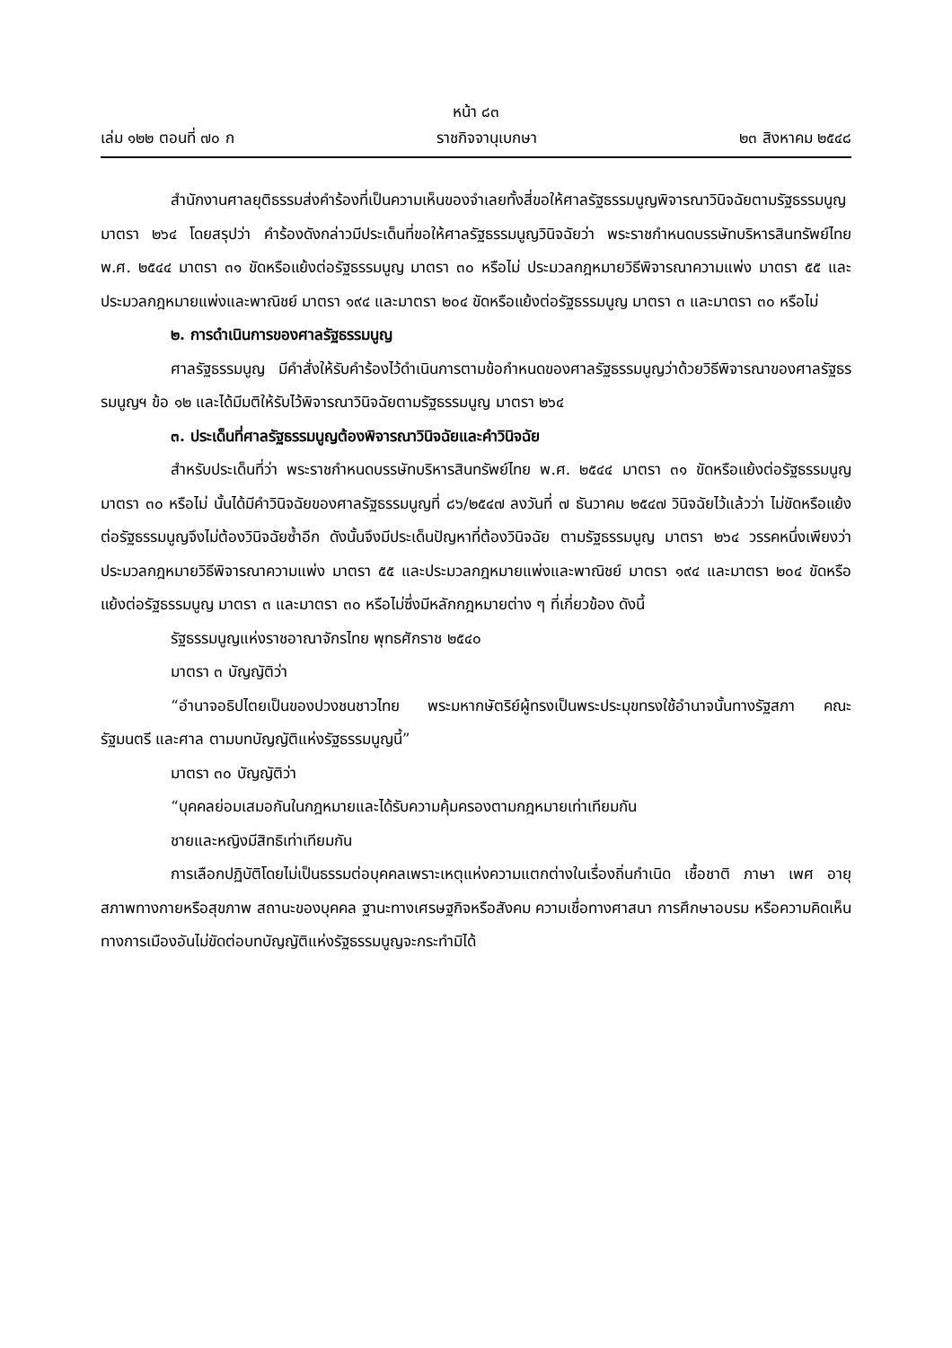หน้า ๘๓
เล่ม ๑๒๒ ตอนที่ ๗๐ ก ราชกิจจานุเบกษา ๒๓ สิงหาคม ๒๕๔๘
สำนักงานศาลยุติธรรมส่งคำร้องที่เป็นความเห็นของจำเลยทั้งสี่ขอให้ศาลรัฐธรรมนูญพิจารณาวินิจฉัยตามรัฐธรรมนูญ มาตรา ๒๖๔ โดยสรุปว่า คำร้องดังกล่าวมีประเด็นที่ขอให้ศาลรัฐธรรมนูญวินิจฉัยว่า พระราชกำหนดบรรษัทบริหารสินทรัพย์ไทย พ.ศ. ๒๕๔๔ มาตรา ๓๑ ขัดหรือแย้งต่อรัฐธรรมนูญ มาตรา ๓๐ หรือไม่ ประมวลกฎหมายวิธีพิจารณาความแพ่ง มาตรา ๕๕ และประมวลกฎหมายแพ่งและพาณิชย์ มาตรา ๑๙๔ และมาตรา ๒๐๔ ขัดหรือแย้งต่อรัฐธรรมนูญ มาตรา ๓ และมาตรา ๓๐ หรือไม่
๒. การดำเนินการของศาลรัฐธรรมนูญ
ศาลรัฐธรรมนูญ มีคำสั่งให้รับคำร้องไว้ดำเนินการตามข้อกำหนดของศาลรัฐธรรมนูญว่าด้วยวิธีพิจารณาของศาลรัฐธรรมนูญฯ ข้อ ๑๒ และได้มีมติให้รับไว้พิจารณาวินิจฉัยตามรัฐธรรมนูญ มาตรา ๒๖๔
๓. ประเด็นที่ศาลรัฐธรรมนูญต้องพิจารณาวินิจฉัยและคำวินิจฉัย
สำหรับประเด็นที่ว่า พระราชกำหนดบรรษัทบริหารสินทรัพย์ไทย พ.ศ. ๒๕๔๔ มาตรา ๓๑ ขัดหรือแย้งต่อรัฐธรรมนูญ มาตรา ๓๐ หรือไม่ นั้นได้มีคำวินิจฉัยของศาลรัฐธรรมนูญที่ ๘๖/๒๕๔๗ ลงวันที่ ๗ ธันวาคม ๒๕๔๗ วินิจฉัยไว้แล้วว่า ไม่ขัดหรือแย้งต่อรัฐธรรมนูญจึงไม่ต้องวินิจฉัยซ้ำอีก ดังนั้นจึงมีประเด็นปัญหาที่ต้องวินิจฉัย ตามรัฐธรรมนูญ มาตรา ๒๖๔ วรรคหนึ่งเพียงว่า ประมวลกฎหมายวิธีพิจารณาความแพ่ง มาตรา ๕๕ และประมวลกฎหมายแพ่งและพาณิชย์ มาตรา ๑๙๔ และมาตรา ๒๐๔ ขัดหรือแย้งต่อรัฐธรรมนูญ มาตรา ๓ และมาตรา ๓๐ หรือไม่ซึ่งมีหลักกฎหมายต่าง ๆ ที่เกี่ยวข้อง ดังนี้
รัฐธรรมนูญแห่งราชอาณาจักรไทย พุทธศักราช ๒๕๔๐
มาตรา ๓ บัญญัติว่า
“อำนาจอธิปไตยเป็นของปวงชนชาวไทย พระมหากษัตริย์ผู้ทรงเป็นพระประมุขทรงใช้อำนาจนั้นทางรัฐสภา คณะรัฐมนตรี และศาล ตามบทบัญญัติแห่งรัฐธรรมนูญนี้”
มาตรา ๓๐ บัญญัติว่า
“บุคคลย่อมเสมอกันในกฎหมายและได้รับความคุ้มครองตามกฎหมายเท่าเทียมกัน
ชายและหญิงมีสิทธิเท่าเทียมกัน
การเลือกปฏิบัติโดยไม่เป็นธรรมต่อบุคคลเพราะเหตุแห่งความแตกต่างในเรื่องถิ่นกำเนิด เชื้อชาติ ภาษา เพศ อายุ สภาพทางกายหรือสุขภาพ สถานะของบุคคล ฐานะทางเศรษฐกิจหรือสังคม ความเชื่อทางศาสนา การศึกษาอบรม หรือความคิดเห็นทางการเมืองอันไม่ขัดต่อบทบัญญัติแห่งรัฐธรรมนูญจะกระทำมิได้